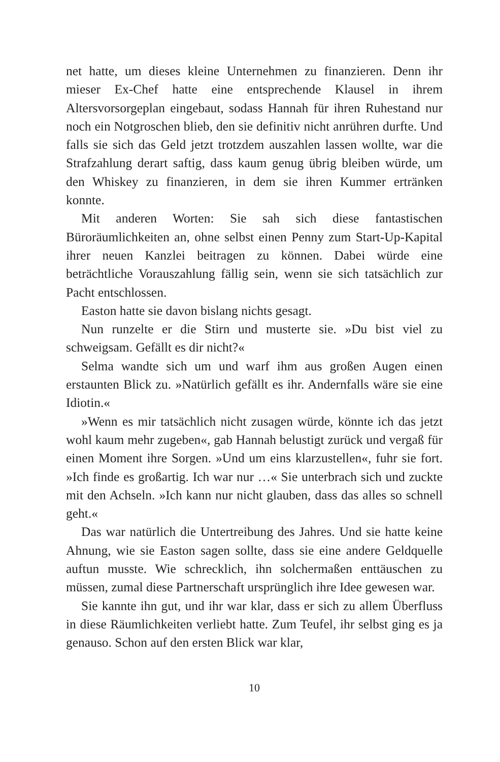net hatte, um dieses kleine Unternehmen zu finanzieren. Denn ihr mieser Ex-Chef hatte eine entsprechende Klausel in ihrem Altersvorsorgeplan eingebaut, sodass Hannah für ihren Ruhestand nur noch ein Notgroschen blieb, den sie definitiv nicht anrühren durfte. Und falls sie sich das Geld jetzt trotzdem auszahlen lassen wollte, war die Strafzahlung derart saftig, dass kaum genug übrig bleiben würde, um den Whiskey zu finanzieren, in dem sie ihren Kummer ertränken konnte.
Mit anderen Worten: Sie sah sich diese fantastischen Büroräumlichkeiten an, ohne selbst einen Penny zum Start-Up-Kapital ihrer neuen Kanzlei beitragen zu können. Dabei würde eine beträchtliche Vorauszahlung fällig sein, wenn sie sich tatsächlich zur Pacht entschlossen.
Easton hatte sie davon bislang nichts gesagt.
Nun runzelte er die Stirn und musterte sie. »Du bist viel zu schweigsam. Gefällt es dir nicht?«
Selma wandte sich um und warf ihm aus großen Augen einen erstaunten Blick zu. »Natürlich gefällt es ihr. Andernfalls wäre sie eine Idiotin.«
»Wenn es mir tatsächlich nicht zusagen würde, könnte ich das jetzt wohl kaum mehr zugeben«, gab Hannah belustigt zurück und vergaß für einen Moment ihre Sorgen. »Und um eins klarzustellen«, fuhr sie fort. »Ich finde es großartig. Ich war nur …« Sie unterbrach sich und zuckte mit den Achseln. »Ich kann nur nicht glauben, dass das alles so schnell geht.«
Das war natürlich die Untertreibung des Jahres. Und sie hatte keine Ahnung, wie sie Easton sagen sollte, dass sie eine andere Geldquelle auftun musste. Wie schrecklich, ihn solchermaßen enttäuschen zu müssen, zumal diese Partnerschaft ursprünglich ihre Idee gewesen war.
Sie kannte ihn gut, und ihr war klar, dass er sich zu allem Überfluss in diese Räumlichkeiten verliebt hatte. Zum Teufel, ihr selbst ging es ja genauso. Schon auf den ersten Blick war klar,
10